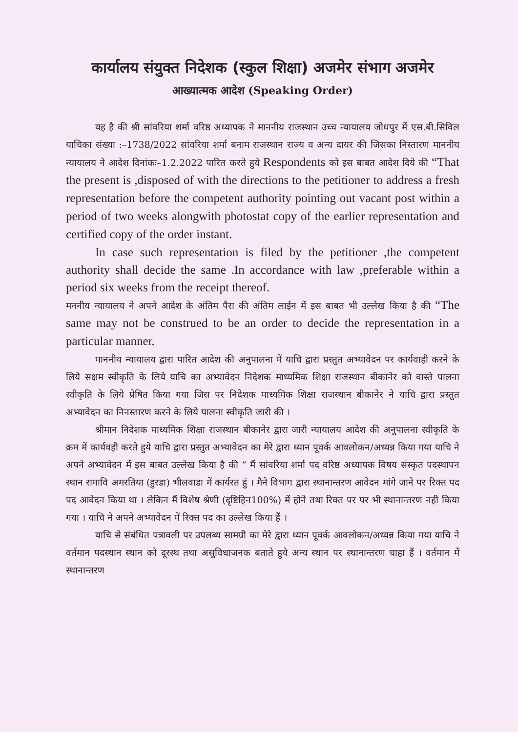कार्यालय संयुक्त निदेशक (स्कुल शिक्षा) अजमेर संभाग अजमेर
आख्यात्मक आदेश (Speaking Order)
यह है की श्री सांवरिया शर्मा वरिष्ठ अध्यापक ने माननीय राजस्थान उच्च न्यायालय जोधपुर में एस.बी.सिविल याचिका संख्या :–1738/2022 सांवरिया शर्मा बनाम राजस्थान राज्य व अन्य दायर की जिसका निस्तारण माननीय न्यायालय ने आदेश दिनांकः–1.2.2022 पारित करते हुये Respondents को इस बाबत आदेश दिये की “That the present is ,disposed of with the directions to the petitioner to address a fresh representation before the competent authority pointing out vacant post within a period of two weeks alongwith photostat copy of the earlier representation and certified copy of the order instant.
In case such representation is filed by the petitioner ,the competent authority shall decide the same .In accordance with law ,preferable within a period six weeks from the receipt thereof.
मननीय न्यायालय ने अपने आदेश के अंतिम पैरा की अंतिम लाईन में इस बाबत भी उल्लेख किया है की “The same may not be construed to be an order to decide the representation in a particular manner.
माननीय न्यायालय द्वारा पारित आदेश की अनुपालना में याचि द्वारा प्रस्तुत अभ्यावेदन पर कार्यवाही करने के लिये सक्षम स्वीकृति के लिये याचि का अभ्यावेदन निदेशक माध्यमिक शिक्षा राजस्थान बीकानेर को वास्ते पालना स्वीकृति के लिये प्रेषित किया गया जिस पर निदेशक माध्यमिक शिक्षा राजस्थान बीकानेर ने याचि द्वारा प्रस्तुत अभ्यावेदन का निनस्तारण करने के लिये पालना स्वीकृति जारी की ।
श्रीमान निदेशक माध्यमिक शिक्षा राजस्थान बीकानेर द्वारा जारी न्यायालय आदेश की अनुपालना स्वीकृति के क्रम में कार्यवही करते हुये याचि द्वारा प्रस्तुत अभ्यावेदन का मेरे द्वारा ध्यान पूवर्क आवलोकन/अध्यन्न किया गया याचि ने अपने अभ्यावेदन में इस बाबत उल्लेख किया है की “ मैं सांवरिया शर्मा पद वरिष्ठ अध्यापक विषय संस्कृत पदस्थापन स्थान रामावि अमरतिया (हुरडा) भीलवाडा में कार्यरत हुं । मैने विभाग द्वारा स्थानान्तरण आवेदन मांगे जाने पर रिक्त पद पद आवेदन किया था । लेकिन मैं विशेष श्रेणी (दृष्टिहिन100%) में होने तथा रिक्त पर पर भी स्थानान्तरण नही किया गया । याचि ने अपने अभ्यावेदन में रिक्त पद का उल्लेख किया हैं ।
याचि से संबंधित पत्रावली पर उपलब्ध सामग्री का मेरे द्वारा ध्यान पूवर्क आवलोकन/अध्यन्न किया गया याचि ने वर्तमान पदस्थान स्थान को दूरस्थ तथा असुविधाजनक बताते हुये अन्य स्थान पर स्थानान्तरण चाहा हैं । वर्तमान में स्थानान्तरण